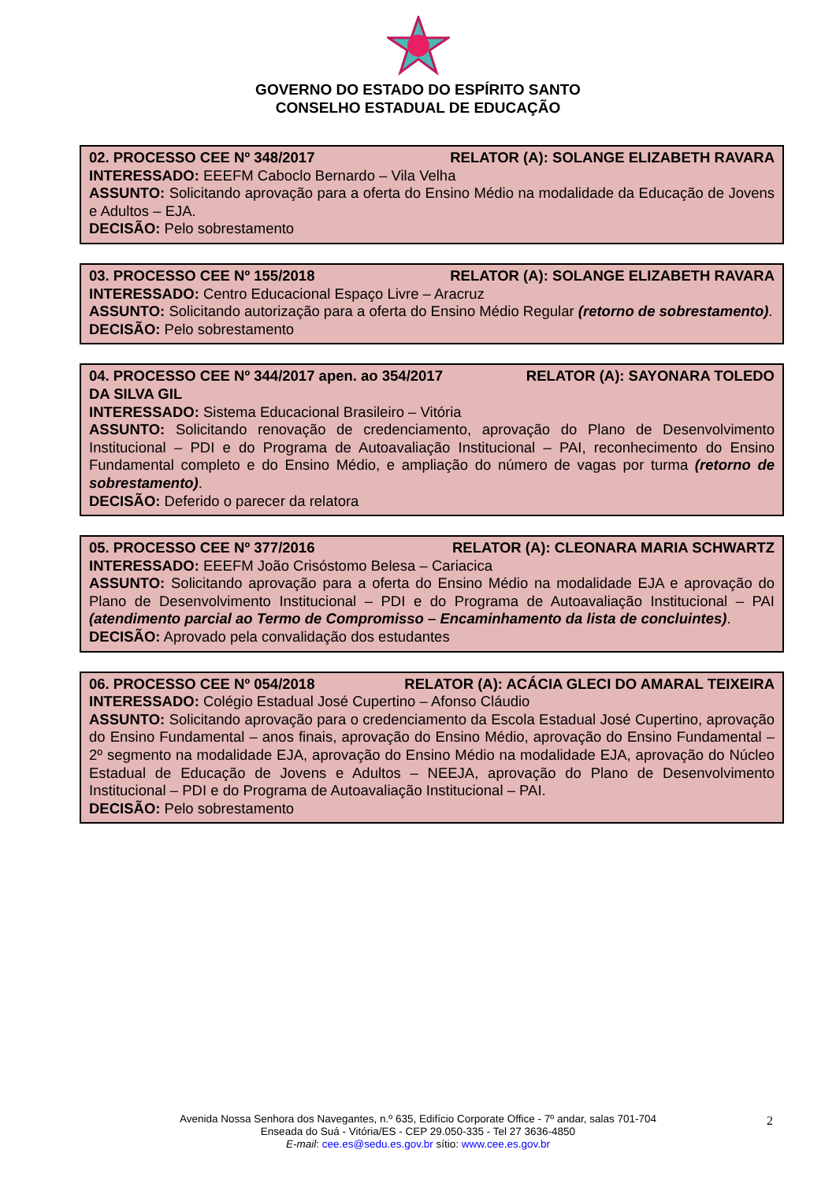GOVERNO DO ESTADO DO ESPÍRITO SANTO
CONSELHO ESTADUAL DE EDUCAÇÃO
02. PROCESSO CEE Nº 348/2017 RELATOR (A): SOLANGE ELIZABETH RAVARA
INTERESSADO: EEEFM Caboclo Bernardo – Vila Velha
ASSUNTO: Solicitando aprovação para a oferta do Ensino Médio na modalidade da Educação de Jovens e Adultos – EJA.
DECISÃO: Pelo sobrestamento
03. PROCESSO CEE Nº 155/2018 RELATOR (A): SOLANGE ELIZABETH RAVARA
INTERESSADO: Centro Educacional Espaço Livre – Aracruz
ASSUNTO: Solicitando autorização para a oferta do Ensino Médio Regular (retorno de sobrestamento).
DECISÃO: Pelo sobrestamento
04. PROCESSO CEE Nº 344/2017 apen. ao 354/2017 RELATOR (A): SAYONARA TOLEDO
DA SILVA GIL
INTERESSADO: Sistema Educacional Brasileiro – Vitória
ASSUNTO: Solicitando renovação de credenciamento, aprovação do Plano de Desenvolvimento Institucional – PDI e do Programa de Autoavaliação Institucional – PAI, reconhecimento do Ensino Fundamental completo e do Ensino Médio, e ampliação do número de vagas por turma (retorno de sobrestamento).
DECISÃO: Deferido o parecer da relatora
05. PROCESSO CEE Nº 377/2016 RELATOR (A): CLEONARA MARIA SCHWARTZ
INTERESSADO: EEEFM João Crisóstomo Belesa – Cariacica
ASSUNTO: Solicitando aprovação para a oferta do Ensino Médio na modalidade EJA e aprovação do Plano de Desenvolvimento Institucional – PDI e do Programa de Autoavaliação Institucional – PAI (atendimento parcial ao Termo de Compromisso – Encaminhamento da lista de concluintes).
DECISÃO: Aprovado pela convalidação dos estudantes
06. PROCESSO CEE Nº 054/2018 RELATOR (A): ACÁCIA GLECI DO AMARAL TEIXEIRA
INTERESSADO: Colégio Estadual José Cupertino – Afonso Cláudio
ASSUNTO: Solicitando aprovação para o credenciamento da Escola Estadual José Cupertino, aprovação do Ensino Fundamental – anos finais, aprovação do Ensino Médio, aprovação do Ensino Fundamental – 2º segmento na modalidade EJA, aprovação do Ensino Médio na modalidade EJA, aprovação do Núcleo Estadual de Educação de Jovens e Adultos – NEEJA, aprovação do Plano de Desenvolvimento Institucional – PDI e do Programa de Autoavaliação Institucional – PAI.
DECISÃO: Pelo sobrestamento
Avenida Nossa Senhora dos Navegantes, n.º 635, Edifício Corporate Office - 7º andar, salas 701-704
Enseada do Suá - Vitória/ES - CEP 29.050-335 - Tel 27 3636-4850
E-mail: cee.es@sedu.es.gov.br sítio: www.cee.es.gov.br
2